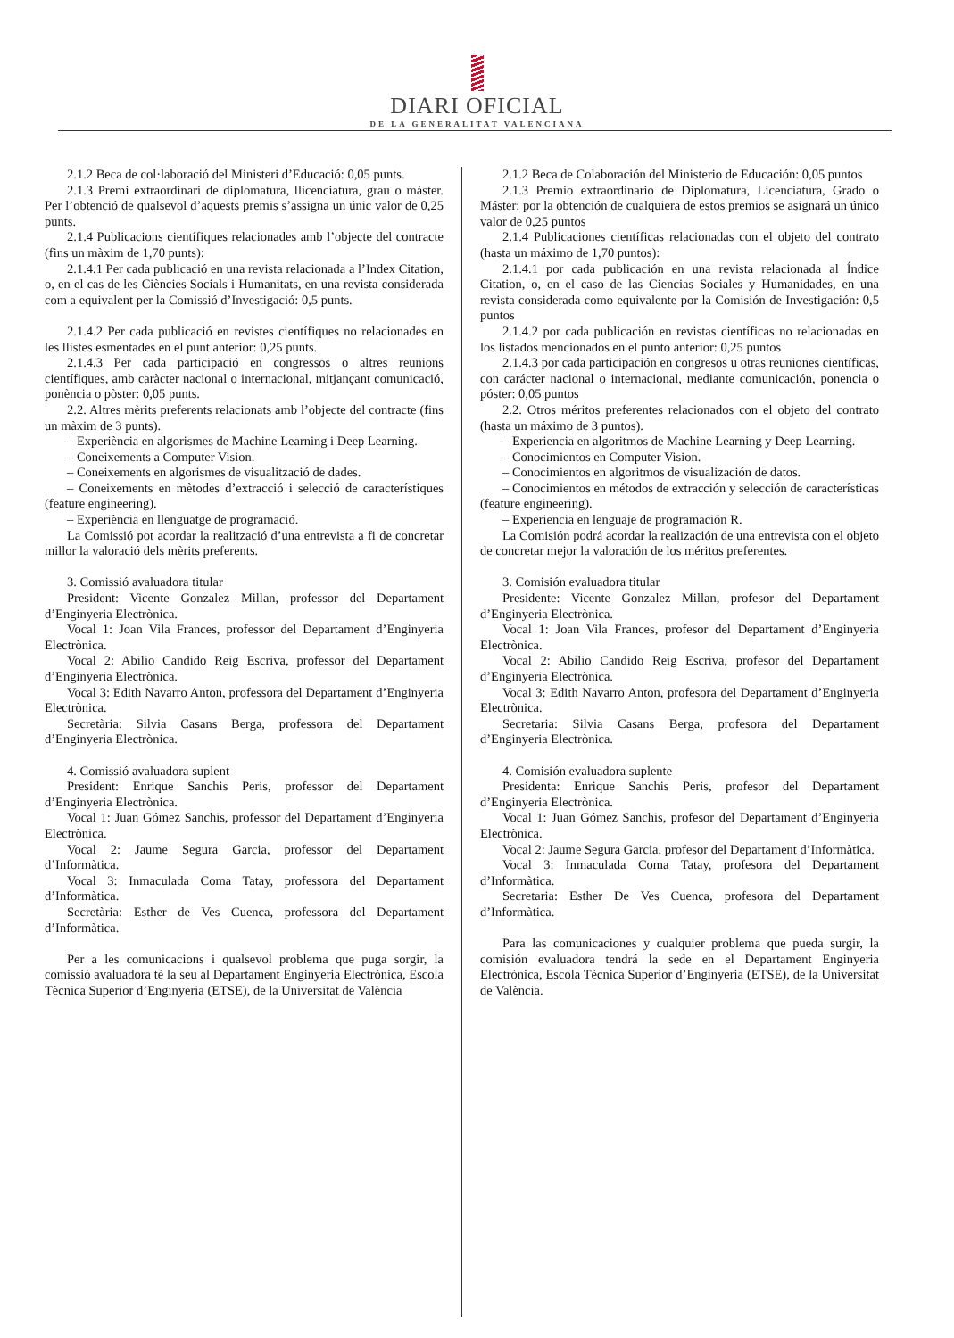DIARI OFICIAL
DE LA GENERALITAT VALENCIANA
2.1.2 Beca de col·laboració del Ministeri d’Educació: 0,05 punts.
2.1.3 Premi extraordinari de diplomatura, llicenciatura, grau o màster. Per l’obtenció de qualsevol d’aquests premis s’assigna un únic valor de 0,25 punts.
2.1.4 Publicacions científiques relacionades amb l’objecte del contracte (fins un màxim de 1,70 punts):
2.1.4.1 Per cada publicació en una revista relacionada a l’Index Citation, o, en el cas de les Ciències Socials i Humanitats, en una revista considerada com a equivalent per la Comissió d’Investigació: 0,5 punts.
2.1.4.2 Per cada publicació en revistes científiques no relacionades en les llistes esmentades en el punt anterior: 0,25 punts.
2.1.4.3 Per cada participació en congressos o altres reunions científiques, amb caràcter nacional o internacional, mitjançant comunicació, ponència o pòster: 0,05 punts.
2.2. Altres mèrits preferents relacionats amb l’objecte del contracte (fins un màxim de 3 punts).
– Experiència en algorismes de Machine Learning i Deep Learning.
– Coneixements a Computer Vision.
– Coneixements en algorismes de visualització de dades.
– Coneixements en mètodes d’extracció i selecció de característiques (feature engineering).
– Experiència en llenguatge de programació.
La Comissió pot acordar la realització d’una entrevista a fi de concretar millor la valoració dels mèrits preferents.
3. Comissió avaluadora titular
President: Vicente Gonzalez Millan, professor del Departament d’Enginyeria Electrònica.
Vocal 1: Joan Vila Frances, professor del Departament d’Enginyeria Electrònica.
Vocal 2: Abilio Candido Reig Escriva, professor del Departament d’Enginyeria Electrònica.
Vocal 3: Edith Navarro Anton, professora del Departament d’Enginyeria Electrònica.
Secretària: Silvia Casans Berga, professora del Departament d’Enginyeria Electrònica.
4. Comissió avaluadora suplent
President: Enrique Sanchis Peris, professor del Departament d’Enginyeria Electrònica.
Vocal 1: Juan Gómez Sanchis, professor del Departament d’Enginyeria Electrònica.
Vocal 2: Jaume Segura Garcia, professor del Departament d’Informàtica.
Vocal 3: Inmaculada Coma Tatay, professora del Departament d’Informàtica.
Secretària: Esther de Ves Cuenca, professora del Departament d’Informàtica.
Per a les comunicacions i qualsevol problema que puga sorgir, la comissió avaluadora té la seu al Departament Enginyeria Electrònica, Escola Tècnica Superior d’Enginyeria (ETSE), de la Universitat de València
2.1.2 Beca de Colaboración del Ministerio de Educación: 0,05 puntos
2.1.3 Premio extraordinario de Diplomatura, Licenciatura, Grado o Máster: por la obtención de cualquiera de estos premios se asignará un único valor de 0,25 puntos
2.1.4 Publicaciones científicas relacionadas con el objeto del contrato (hasta un máximo de 1,70 puntos):
2.1.4.1 por cada publicación en una revista relacionada al Índice Citation, o, en el caso de las Ciencias Sociales y Humanidades, en una revista considerada como equivalente por la Comisión de Investigación: 0,5 puntos
2.1.4.2 por cada publicación en revistas científicas no relacionadas en los listados mencionados en el punto anterior: 0,25 puntos
2.1.4.3 por cada participación en congresos u otras reuniones científicas, con carácter nacional o internacional, mediante comunicación, ponencia o póster: 0,05 puntos
2.2. Otros méritos preferentes relacionados con el objeto del contrato (hasta un máximo de 3 puntos).
– Experiencia en algoritmos de Machine Learning y Deep Learning.
– Conocimientos en Computer Vision.
– Conocimientos en algoritmos de visualización de datos.
– Conocimientos en métodos de extracción y selección de características (feature engineering).
– Experiencia en lenguaje de programación R.
La Comisión podrá acordar la realización de una entrevista con el objeto de concretar mejor la valoración de los méritos preferentes.
3. Comisión evaluadora titular
Presidente: Vicente Gonzalez Millan, profesor del Departament d’Enginyeria Electrònica.
Vocal 1: Joan Vila Frances, profesor del Departament d’Enginyeria Electrònica.
Vocal 2: Abilio Candido Reig Escriva, profesor del Departament d’Enginyeria Electrònica.
Vocal 3: Edith Navarro Anton, profesora del Departament d’Enginyeria Electrònica.
Secretaria: Silvia Casans Berga, profesora del Departament d’Enginyeria Electrònica.
4. Comisión evaluadora suplente
Presidenta: Enrique Sanchis Peris, profesor del Departament d’Enginyeria Electrònica.
Vocal 1: Juan Gómez Sanchis, profesor del Departament d’Enginyeria Electrònica.
Vocal 2: Jaume Segura Garcia, profesor del Departament d’Informàtica.
Vocal 3: Inmaculada Coma Tatay, profesora del Departament d’Informàtica.
Secretaria: Esther De Ves Cuenca, profesora del Departament d’Informàtica.
Para las comunicaciones y cualquier problema que pueda surgir, la comisión evaluadora tendrá la sede en el Departament Enginyeria Electrònica, Escola Tècnica Superior d’Enginyeria (ETSE), de la Universitat de València.